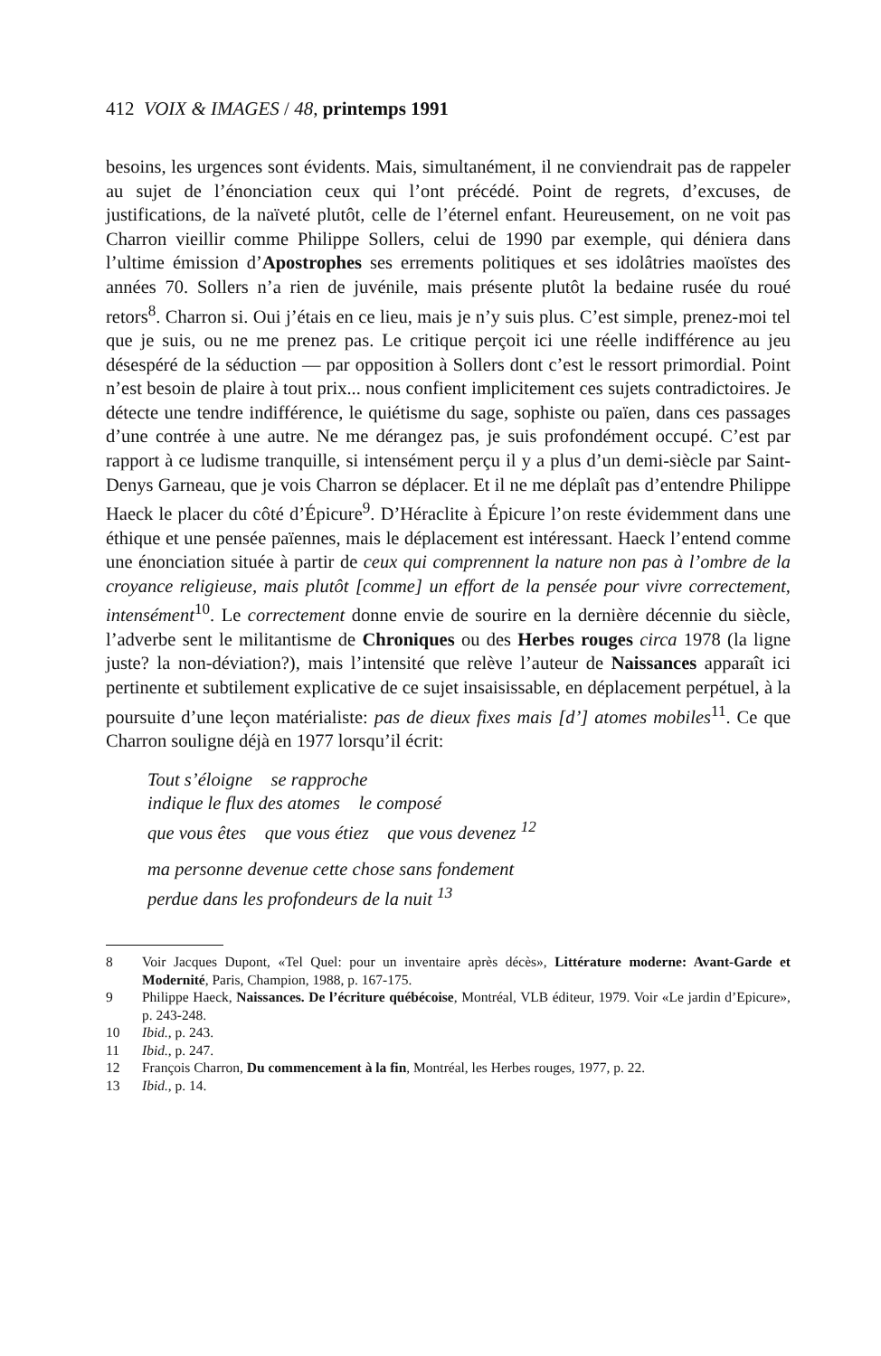412 VOIX & IMAGES / 48, printemps 1991
besoins, les urgences sont évidents. Mais, simultanément, il ne conviendrait pas de rappeler au sujet de l’énonciation ceux qui l’ont précédé. Point de regrets, d’excuses, de justifications, de la naïveté plutôt, celle de l’éternel enfant. Heureusement, on ne voit pas Charron vieillir comme Philippe Sollers, celui de 1990 par exemple, qui déniera dans l’ultime émission d’Apostrophes ses errements politiques et ses idolâtries maoïstes des années 70. Sollers n’a rien de juvénile, mais présente plutôt la bedaine rusée du roué retors<sup>8</sup>. Charron si. Oui j’étais en ce lieu, mais je n’y suis plus. C’est simple, prenez-moi tel que je suis, ou ne me prenez pas. Le critique perçoit ici une réelle indifférence au jeu désespéré de la séduction — par opposition à Sollers dont c’est le ressort primordial. Point n’est besoin de plaire à tout prix... nous confient implicitement ces sujets contradictoires. Je détecte une tendre indifférence, le quiétisme du sage, sophiste ou païen, dans ces passages d’une contrée à une autre. Ne me dérangez pas, je suis profondément occupé. C’est par rapport à ce ludisme tranquille, si intensément perçu il y a plus d’un demi-siècle par Saint-Denys Garneau, que je vois Charron se déplacer. Et il ne me déplaît pas d’entendre Philippe Haeck le placer du côté d’Épicure<sup>9</sup>. D’Héraclite à Épicure l’on reste évidemment dans une éthique et une pensée païennes, mais le déplacement est intéressant. Haeck l’entend comme une énonciation située à partir de ceux qui comprennent la nature non pas à l’ombre de la croyance religieuse, mais plutôt [comme] un effort de la pensée pour vivre correctement, intensément<sup>10</sup>. Le correctement donne envie de sourire en la dernière décennie du siècle, l’adverbe sent le militantisme de Chroniques ou des Herbes rouges circa 1978 (la ligne juste? la non-déviation?), mais l’intensité que relève l’auteur de Naissances apparaît ici pertinente et subtilement explicative de ce sujet insaisissable, en déplacement perpétuel, à la poursuite d’une leçon matérialiste: pas de dieux fixes mais [d’] atomes mobiles<sup>11</sup>. Ce que Charron souligne déjà en 1977 lorsqu’il écrit:
Tout s’éloigne se rapproche
indique le flux des atomes le composé
que vous êtes que vous étiez que vous devenez <sup>12</sup>
ma personne devenue cette chose sans fondement
perdue dans les profondeurs de la nuit <sup>13</sup>
8 Voir Jacques Dupont, «Tel Quel: pour un inventaire après décès», Littérature moderne: Avant-Garde et Modernité, Paris, Champion, 1988, p. 167-175.
9 Philippe Haeck, Naissances. De l’écriture québécoise, Montréal, VLB éditeur, 1979. Voir «Le jardin d’Epicure», p. 243-248.
10 Ibid., p. 243.
11 Ibid., p. 247.
12 François Charron, Du commencement à la fin, Montréal, les Herbes rouges, 1977, p. 22.
13 Ibid., p. 14.